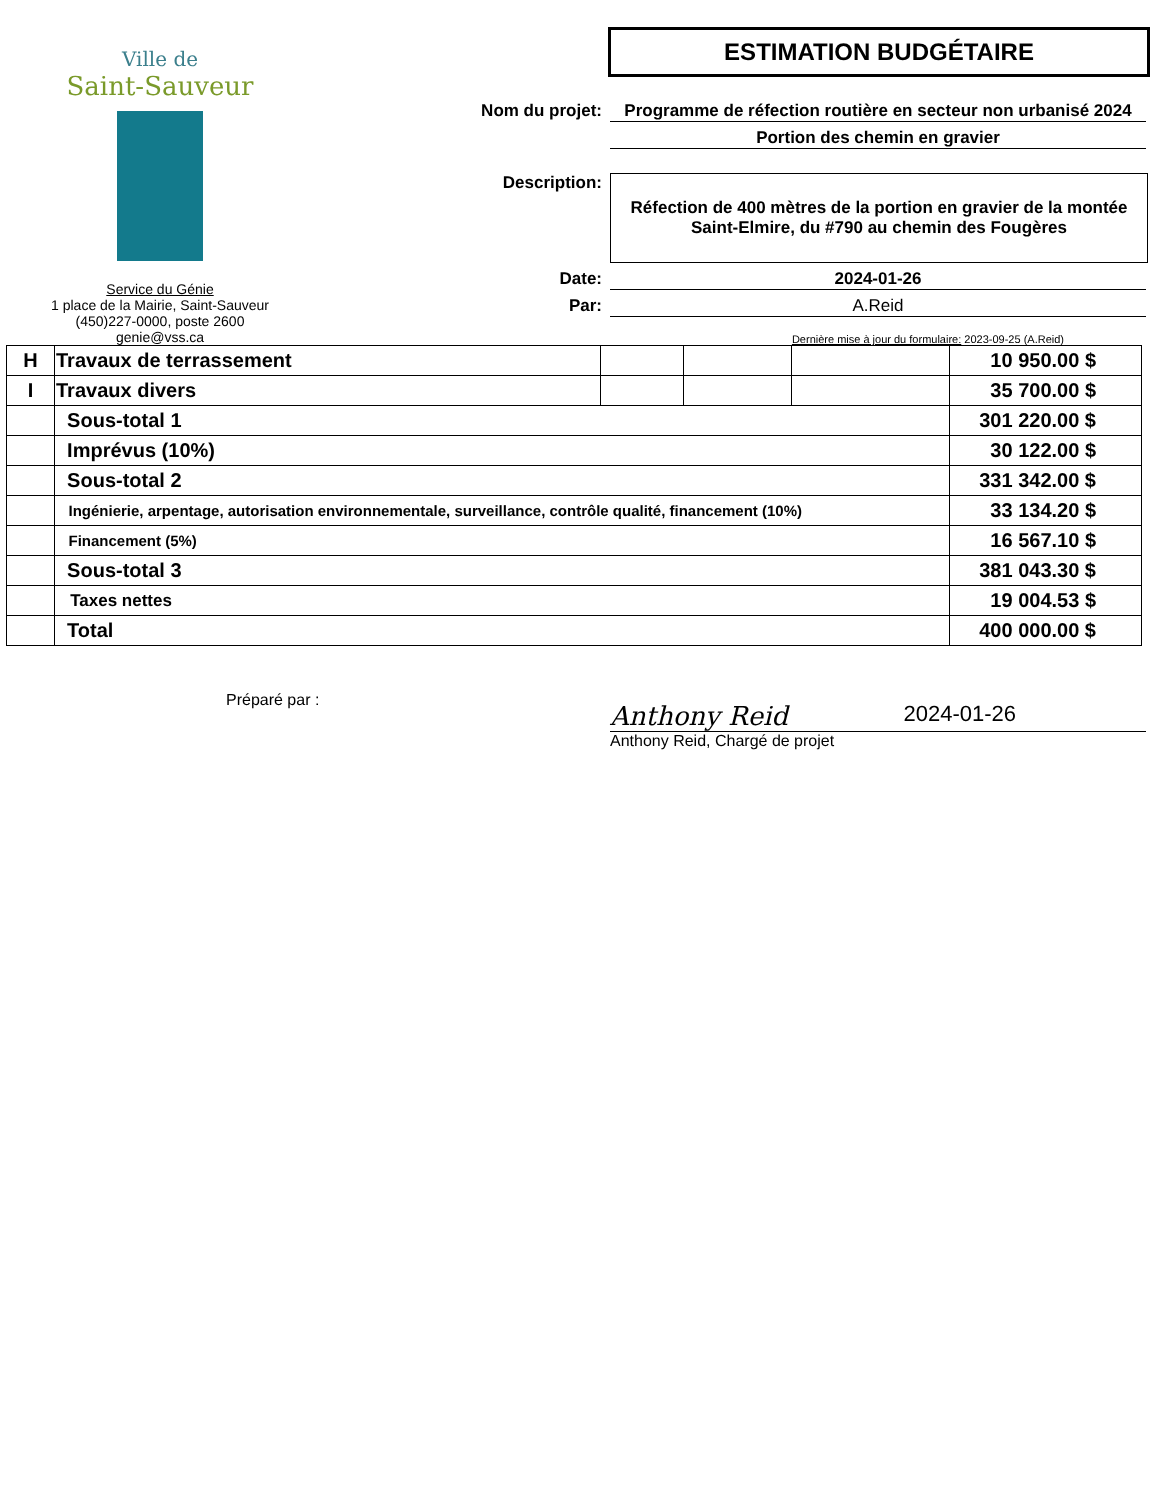Ville de
Saint-Sauveur
Service du Génie
1 place de la Mairie, Saint-Sauveur
(450)227-0000, poste 2600
genie@vss.ca
ESTIMATION BUDGÉTAIRE
Nom du projet: Programme de réfection routière en secteur non urbanisé 2024
Portion des chemin en gravier
Description:
Réfection de 400 mètres de la portion en gravier de la montée Saint-Elmire, du #790 au chemin des Fougères
Date: 2024-01-26
Par: A.Reid
Dernière mise à jour du formulaire: 2023-09-25 (A.Reid)
| H | Travaux de terrassement | | | | 10 950.00 $ |
| I | Travaux divers | | | | 35 700.00 $ |
| | Sous-total 1 | | | | 301 220.00 $ |
| | Imprévus (10%) | | | | 30 122.00 $ |
| | Sous-total 2 | | | | 331 342.00 $ |
| | Ingénierie, arpentage, autorisation environnementale, surveillance, contrôle qualité, financement (10%) | | | | 33 134.20 $ |
| | Financement (5%) | | | | 16 567.10 $ |
| | Sous-total 3 | | | | 381 043.30 $ |
| | Taxes nettes | | | | 19 004.53 $ |
| | Total | | | | 400 000.00 $ |
Préparé par :
Anthony Reid 2024-01-26
Anthony Reid, Chargé de projet